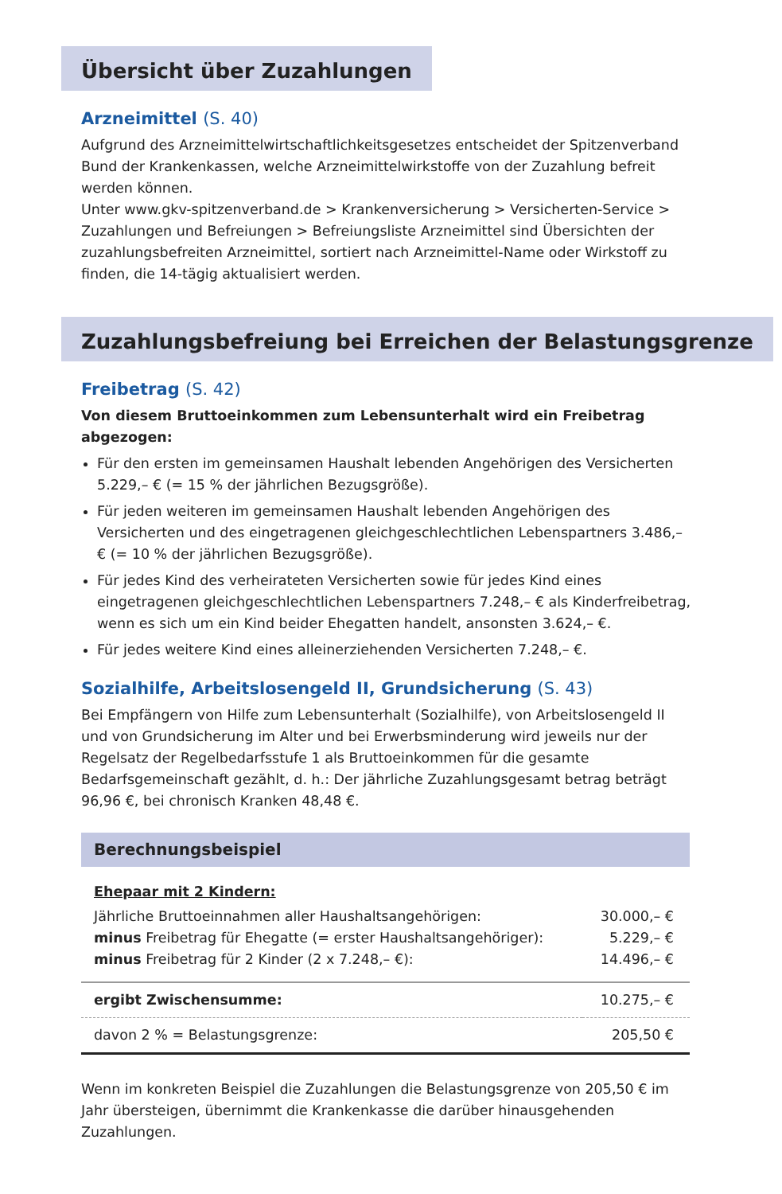Übersicht über Zuzahlungen
Arzneimittel (S. 40)
Aufgrund des Arzneimittelwirtschaftlichkeitsgesetzes entscheidet der Spitzenverband Bund der Krankenkassen, welche Arzneimittelwirkstoffe von der Zuzahlung befreit werden können.
Unter www.gkv-spitzenverband.de > Krankenversicherung > Versicherten-Service > Zuzahlungen und Befreiungen > Befreiungsliste Arzneimittel sind Übersichten der zuzahlungsbefreiten Arzneimittel, sortiert nach Arzneimittel-Name oder Wirkstoff zu finden, die 14-tägig aktualisiert werden.
Zuzahlungsbefreiung bei Erreichen der Belastungsgrenze
Freibetrag (S. 42)
Von diesem Bruttoeinkommen zum Lebensunterhalt wird ein Freibetrag abgezogen:
Für den ersten im gemeinsamen Haushalt lebenden Angehörigen des Versicherten 5.229,– € (= 15 % der jährlichen Bezugsgröße).
Für jeden weiteren im gemeinsamen Haushalt lebenden Angehörigen des Versicherten und des eingetragenen gleichgeschlechtlichen Lebenspartners 3.486,– € (= 10 % der jährlichen Bezugsgröße).
Für jedes Kind des verheirateten Versicherten sowie für jedes Kind eines eingetragenen gleichgeschlechtlichen Lebenspartners 7.248,– € als Kinderfreibetrag, wenn es sich um ein Kind beider Ehegatten handelt, ansonsten 3.624,– €.
Für jedes weitere Kind eines alleinerziehenden Versicherten 7.248,– €.
Sozialhilfe, Arbeitslosengeld II, Grundsicherung (S. 43)
Bei Empfängern von Hilfe zum Lebensunterhalt (Sozialhilfe), von Arbeitslosengeld II und von Grundsicherung im Alter und bei Erwerbsminderung wird jeweils nur der Regelsatz der Regelbedarfsstufe 1 als Bruttoeinkommen für die gesamte Bedarfsgemeinschaft gezählt, d. h.: Der jährliche Zuzahlungsgesamt betrag beträgt 96,96 €, bei chronisch Kranken 48,48 €.
Berechnungsbeispiel
| Ehepaar mit 2 Kindern: | |
| Jährliche Bruttoeinnahmen aller Haushaltsangehörigen: | 30.000,– € |
| minus Freibetrag für Ehegatte (= erster Haushaltsangehöriger): | 5.229,– € |
| minus Freibetrag für 2 Kinder (2 x 7.248,– €): | 14.496,– € |
| ergibt Zwischensumme: | 10.275,– € |
| davon 2 % = Belastungsgrenze: | 205,50 € |
Wenn im konkreten Beispiel die Zuzahlungen die Belastungsgrenze von 205,50 € im Jahr übersteigen, übernimmt die Krankenkasse die darüber hinausgehenden Zuzahlungen.